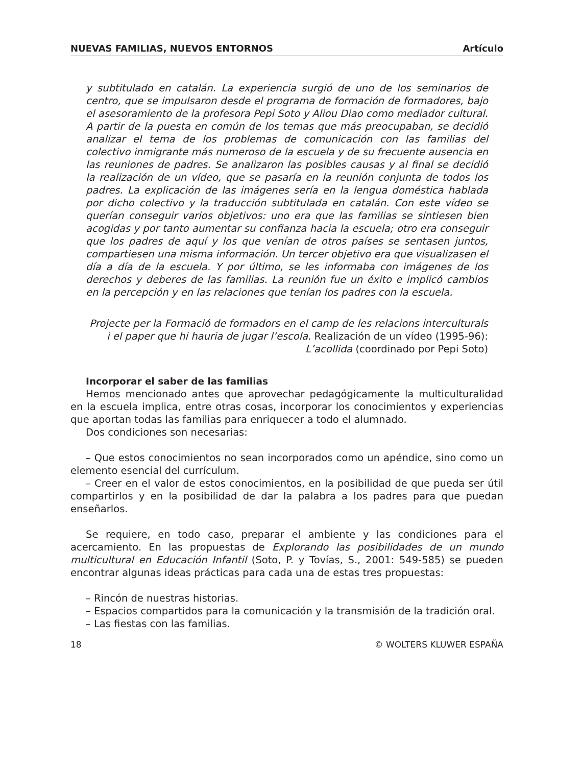NUEVAS FAMILIAS, NUEVOS ENTORNOS Artículo
y subtitulado en catalán. La experiencia surgió de uno de los seminarios de centro, que se impulsaron desde el programa de formación de formadores, bajo el asesoramiento de la profesora Pepi Soto y Aliou Diao como mediador cultural. A partir de la puesta en común de los temas que más preocupaban, se decidió analizar el tema de los problemas de comunicación con las familias del colectivo inmigrante más numeroso de la escuela y de su frecuente ausencia en las reuniones de padres. Se analizaron las posibles causas y al final se decidió la realización de un vídeo, que se pasaría en la reunión conjunta de todos los padres. La explicación de las imágenes sería en la lengua doméstica hablada por dicho colectivo y la traducción subtitulada en catalán. Con este vídeo se querían conseguir varios objetivos: uno era que las familias se sintiesen bien acogidas y por tanto aumentar su confianza hacia la escuela; otro era conseguir que los padres de aquí y los que venían de otros países se sentasen juntos, compartiesen una misma información. Un tercer objetivo era que visualizasen el día a día de la escuela. Y por último, se les informaba con imágenes de los derechos y deberes de las familias. La reunión fue un éxito e implicó cambios en la percepción y en las relaciones que tenían los padres con la escuela.
Projecte per la Formació de formadors en el camp de les relacions interculturals
i el paper que hi hauria de jugar l’escola. Realización de un vídeo (1995-96):
L’acollida (coordinado por Pepi Soto)
Incorporar el saber de las familias
Hemos mencionado antes que aprovechar pedagógicamente la multiculturalidad en la escuela implica, entre otras cosas, incorporar los conocimientos y experiencias que aportan todas las familias para enriquecer a todo el alumnado.
Dos condiciones son necesarias:
– Que estos conocimientos no sean incorporados como un apéndice, sino como un elemento esencial del currículum.
– Creer en el valor de estos conocimientos, en la posibilidad de que pueda ser útil compartirlos y en la posibilidad de dar la palabra a los padres para que puedan enseñarlos.
Se requiere, en todo caso, preparar el ambiente y las condiciones para el acercamiento. En las propuestas de Explorando las posibilidades de un mundo multicultural en Educación Infantil (Soto, P. y Tovías, S., 2001: 549-585) se pueden encontrar algunas ideas prácticas para cada una de estas tres propuestas:
– Rincón de nuestras historias.
– Espacios compartidos para la comunicación y la transmisión de la tradición oral.
– Las fiestas con las familias.
18 © WOLTERS KLUWER ESPAÑA